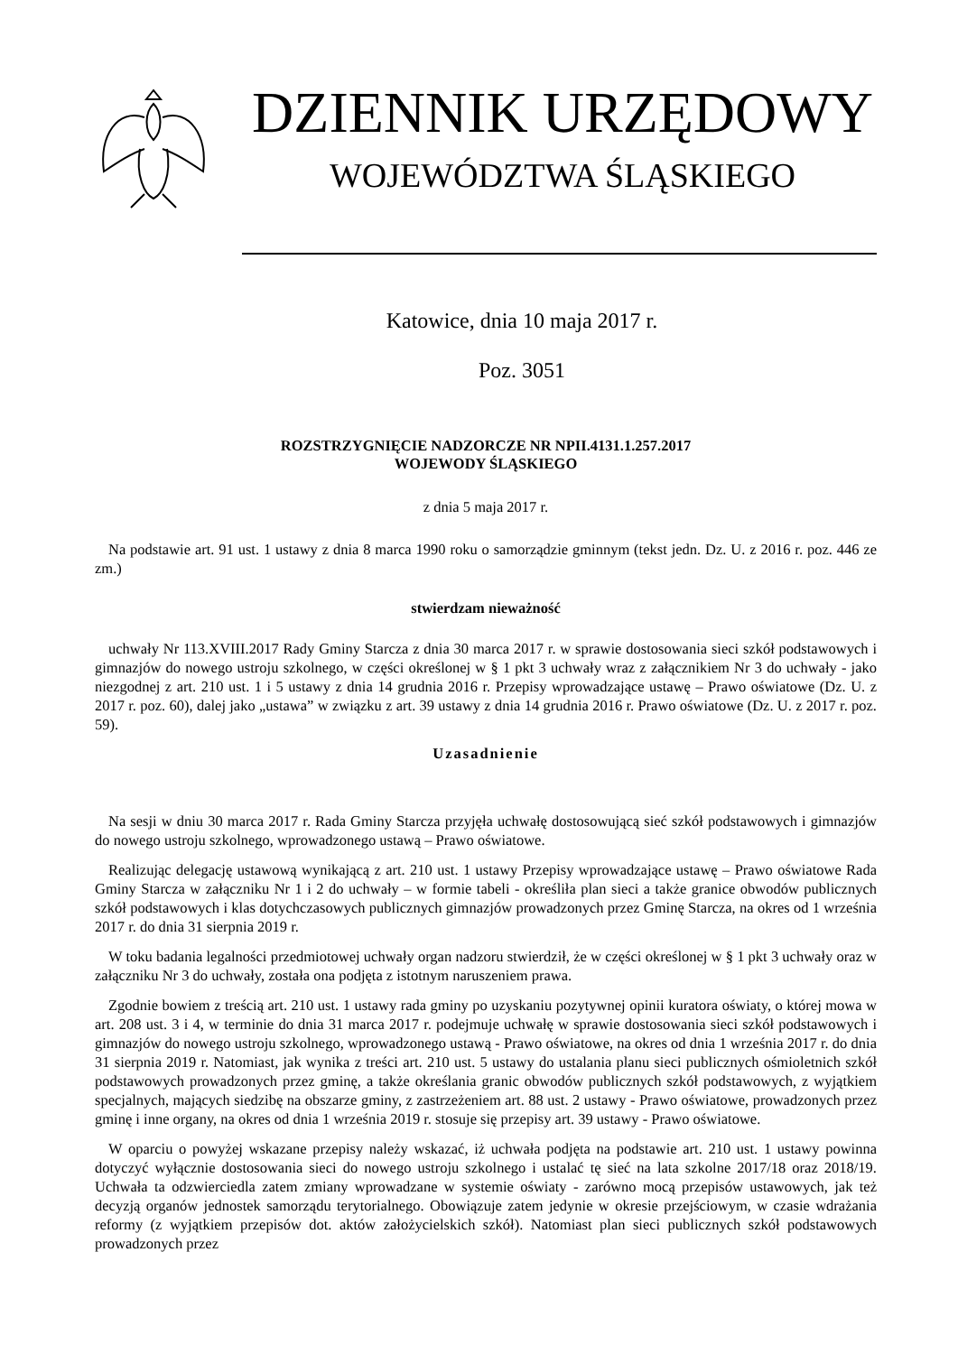DZIENNIK URZĘDOWY
WOJEWÓDZTWA ŚLĄSKIEGO
Katowice, dnia 10 maja 2017 r.
Poz. 3051
ROZSTRZYGNIĘCIE NADZORCZE NR NPII.4131.1.257.2017
WOJEWODY ŚLĄSKIEGO
z dnia 5 maja 2017 r.
Na podstawie art. 91 ust. 1 ustawy z dnia 8 marca 1990 roku o samorządzie gminnym (tekst jedn. Dz. U. z 2016 r. poz. 446 ze zm.)
stwierdzam nieważność
uchwały Nr 113.XVIII.2017 Rady Gminy Starcza z dnia 30 marca 2017 r. w sprawie dostosowania sieci szkół podstawowych i gimnazjów do nowego ustroju szkolnego, w części określonej w § 1 pkt 3 uchwały wraz z załącznikiem Nr 3 do uchwały - jako niezgodnej z art. 210 ust. 1 i 5 ustawy z dnia 14 grudnia 2016 r. Przepisy wprowadzające ustawę – Prawo oświatowe (Dz. U. z 2017 r. poz. 60), dalej jako „ustawa” w związku z art. 39 ustawy z dnia 14 grudnia 2016 r. Prawo oświatowe (Dz. U. z 2017 r. poz. 59).
Uzasadnienie
Na sesji w dniu 30 marca 2017 r. Rada Gminy Starcza przyjęła uchwałę dostosowującą sieć szkół podstawowych i gimnazjów do nowego ustroju szkolnego, wprowadzonego ustawą – Prawo oświatowe.
Realizując delegację ustawową wynikającą z art. 210 ust. 1 ustawy Przepisy wprowadzające ustawę – Prawo oświatowe Rada Gminy Starcza w załączniku Nr 1 i 2 do uchwały – w formie tabeli - określiła plan sieci a także granice obwodów publicznych szkół podstawowych i klas dotychczasowych publicznych gimnazjów prowadzonych przez Gminę Starcza, na okres od 1 września 2017 r. do dnia 31 sierpnia 2019 r.
W toku badania legalności przedmiotowej uchwały organ nadzoru stwierdził, że w części określonej w § 1 pkt 3 uchwały oraz w załączniku Nr 3 do uchwały, została ona podjęta z istotnym naruszeniem prawa.
Zgodnie bowiem z treścią art. 210 ust. 1 ustawy rada gminy po uzyskaniu pozytywnej opinii kuratora oświaty, o której mowa w art. 208 ust. 3 i 4, w terminie do dnia 31 marca 2017 r. podejmuje uchwałę w sprawie dostosowania sieci szkół podstawowych i gimnazjów do nowego ustroju szkolnego, wprowadzonego ustawą - Prawo oświatowe, na okres od dnia 1 września 2017 r. do dnia 31 sierpnia 2019 r. Natomiast, jak wynika z treści art. 210 ust. 5 ustawy do ustalania planu sieci publicznych ośmioletnich szkół podstawowych prowadzonych przez gminę, a także określania granic obwodów publicznych szkół podstawowych, z wyjątkiem specjalnych, mających siedzibę na obszarze gminy, z zastrzeżeniem art. 88 ust. 2 ustawy - Prawo oświatowe, prowadzonych przez gminę i inne organy, na okres od dnia 1 września 2019 r. stosuje się przepisy art. 39 ustawy - Prawo oświatowe.
W oparciu o powyżej wskazane przepisy należy wskazać, iż uchwała podjęta na podstawie art. 210 ust. 1 ustawy powinna dotyczyć wyłącznie dostosowania sieci do nowego ustroju szkolnego i ustalać tę sieć na lata szkolne 2017/18 oraz 2018/19. Uchwała ta odzwierciedla zatem zmiany wprowadzane w systemie oświaty - zarówno mocą przepisów ustawowych, jak też decyzją organów jednostek samorządu terytorialnego. Obowiązuje zatem jedynie w okresie przejściowym, w czasie wdrażania reformy (z wyjątkiem przepisów dot. aktów założycielskich szkół). Natomiast plan sieci publicznych szkół podstawowych prowadzonych przez